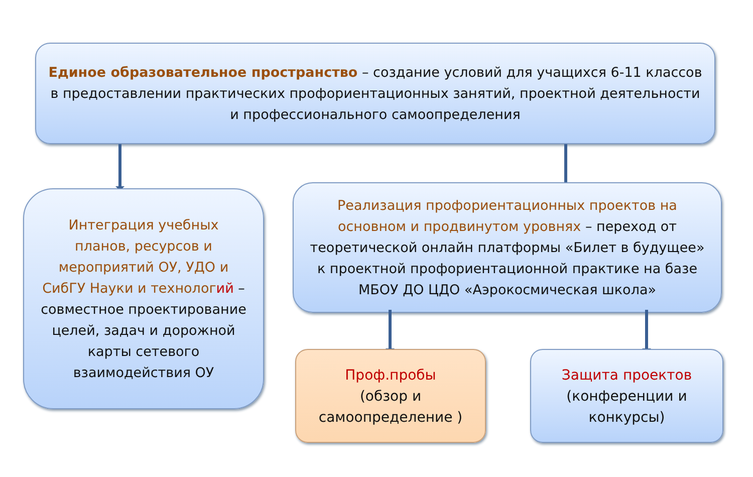Единое образовательное пространство – создание условий для учащихся 6-11 классов в предоставлении практических профориентационных занятий, проектной деятельности и профессионального самоопределения
Интеграция учебных планов, ресурсов и мероприятий ОУ, УДО и СибГУ Науки и технолог ий – совместное проектирование целей, задач и дорожной карты сетевого взаимодействия ОУ
Реализация профориентационных проектов на основном и продвинутом уровнях – переход от теоретической онлайн платформы «Билет в будущее» к проектной профориентационной практике на базе МБОУ ДО ЦДО «Аэрокосмическая школа»
Проф.пробы
(обзор и
самоопределение )
Защита проектов
(конференции и
конкурсы)